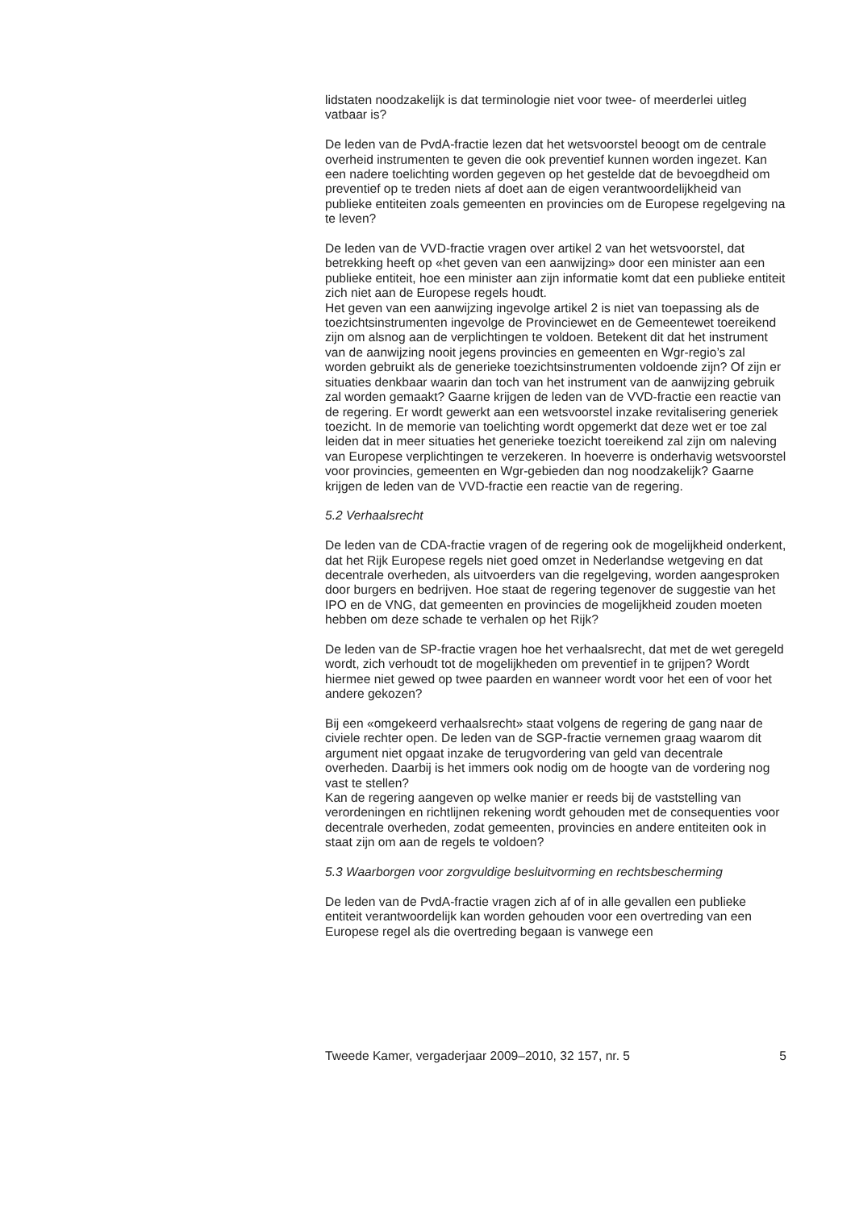lidstaten noodzakelijk is dat terminologie niet voor twee- of meerderlei uitleg vatbaar is?
De leden van de PvdA-fractie lezen dat het wetsvoorstel beoogt om de centrale overheid instrumenten te geven die ook preventief kunnen worden ingezet. Kan een nadere toelichting worden gegeven op het gestelde dat de bevoegdheid om preventief op te treden niets af doet aan de eigen verantwoordelijkheid van publieke entiteiten zoals gemeenten en provincies om de Europese regelgeving na te leven?
De leden van de VVD-fractie vragen over artikel 2 van het wetsvoorstel, dat betrekking heeft op «het geven van een aanwijzing» door een minister aan een publieke entiteit, hoe een minister aan zijn informatie komt dat een publieke entiteit zich niet aan de Europese regels houdt.
Het geven van een aanwijzing ingevolge artikel 2 is niet van toepassing als de toezichtsinstrumenten ingevolge de Provinciewet en de Gemeentewet toereikend zijn om alsnog aan de verplichtingen te voldoen. Betekent dit dat het instrument van de aanwijzing nooit jegens provincies en gemeenten en Wgr-regio’s zal worden gebruikt als de generieke toezichtsinstrumenten voldoende zijn? Of zijn er situaties denkbaar waarin dan toch van het instrument van de aanwijzing gebruik zal worden gemaakt? Gaarne krijgen de leden van de VVD-fractie een reactie van de regering. Er wordt gewerkt aan een wetsvoorstel inzake revitalisering generiek toezicht. In de memorie van toelichting wordt opgemerkt dat deze wet er toe zal leiden dat in meer situaties het generieke toezicht toereikend zal zijn om naleving van Europese verplichtingen te verzekeren. In hoeverre is onderhavig wetsvoorstel voor provincies, gemeenten en Wgr-gebieden dan nog noodzakelijk? Gaarne krijgen de leden van de VVD-fractie een reactie van de regering.
5.2 Verhaalsrecht
De leden van de CDA-fractie vragen of de regering ook de mogelijkheid onderkent, dat het Rijk Europese regels niet goed omzet in Nederlandse wetgeving en dat decentrale overheden, als uitvoerders van die regelgeving, worden aangesproken door burgers en bedrijven. Hoe staat de regering tegenover de suggestie van het IPO en de VNG, dat gemeenten en provincies de mogelijkheid zouden moeten hebben om deze schade te verhalen op het Rijk?
De leden van de SP-fractie vragen hoe het verhaalsrecht, dat met de wet geregeld wordt, zich verhoudt tot de mogelijkheden om preventief in te grijpen? Wordt hiermee niet gewed op twee paarden en wanneer wordt voor het een of voor het andere gekozen?
Bij een «omgekeerd verhaalsrecht» staat volgens de regering de gang naar de civiele rechter open. De leden van de SGP-fractie vernemen graag waarom dit argument niet opgaat inzake de terugvordering van geld van decentrale overheden. Daarbij is het immers ook nodig om de hoogte van de vordering nog vast te stellen?
Kan de regering aangeven op welke manier er reeds bij de vaststelling van verordeningen en richtlijnen rekening wordt gehouden met de consequenties voor decentrale overheden, zodat gemeenten, provincies en andere entiteiten ook in staat zijn om aan de regels te voldoen?
5.3 Waarborgen voor zorgvuldige besluitvorming en rechtsbescherming
De leden van de PvdA-fractie vragen zich af of in alle gevallen een publieke entiteit verantwoordelijk kan worden gehouden voor een overtreding van een Europese regel als die overtreding begaan is vanwege een
Tweede Kamer, vergaderjaar 2009–2010, 32 157, nr. 5 5